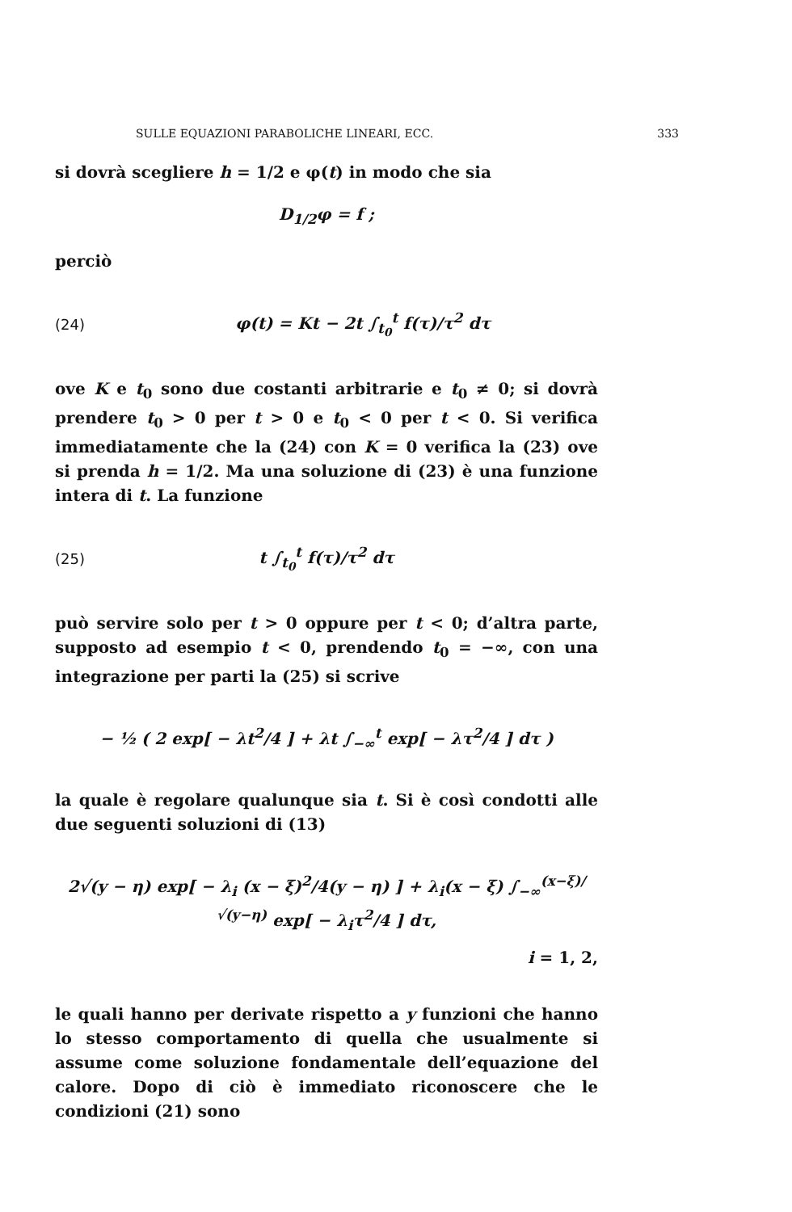SULLE EQUAZIONI PARABOLICHE LINEARI, ECC. 333
si dovrà scegliere h = 1/2 e φ(t) in modo che sia
D<sub>1/2</sub>φ = f ;
perciò
(24) φ(t) = Kt − 2t ∫<sub>t<sub>0</sub></sub><sup>t</sup> f(τ)/τ<sup>2</sup> dτ
ove K e t<sub>0</sub> sono due costanti arbitrarie e t<sub>0</sub> ≠ 0; si dovrà prendere t<sub>0</sub> > 0 per t > 0 e t<sub>0</sub> < 0 per t < 0. Si verifica immediatamente che la (24) con K = 0 verifica la (23) ove si prenda h = 1/2. Ma una soluzione di (23) è una funzione intera di t. La funzione
(25) t ∫<sub>t<sub>0</sub></sub><sup>t</sup> f(τ)/τ<sup>2</sup> dτ
può servire solo per t > 0 oppure per t < 0; d’altra parte, supposto ad esempio t < 0, prendendo t<sub>0</sub> = −∞, con una integrazione per parti la (25) si scrive
− ½ ( 2 exp[ − λt<sup>2</sup>/4 ] + λt ∫<sub>−∞</sub><sup>t</sup> exp[ − λτ<sup>2</sup>/4 ] dτ )
la quale è regolare qualunque sia t. Si è così condotti alle due seguenti soluzioni di (13)
2√(y − η) exp[ − λ<sub>i</sub> (x − ξ)<sup>2</sup>/4(y − η) ] + λ<sub>i</sub>(x − ξ) ∫<sub>−∞</sub><sup>(x−ξ)/√(y−η)</sup> exp[ − λ<sub>i</sub>τ<sup>2</sup>/4 ] dτ,
i = 1, 2,
le quali hanno per derivate rispetto a y funzioni che hanno lo stesso comportamento di quella che usualmente si assume come soluzione fondamentale dell’equazione del calore. Dopo di ciò è immediato riconoscere che le condizioni (21) sono